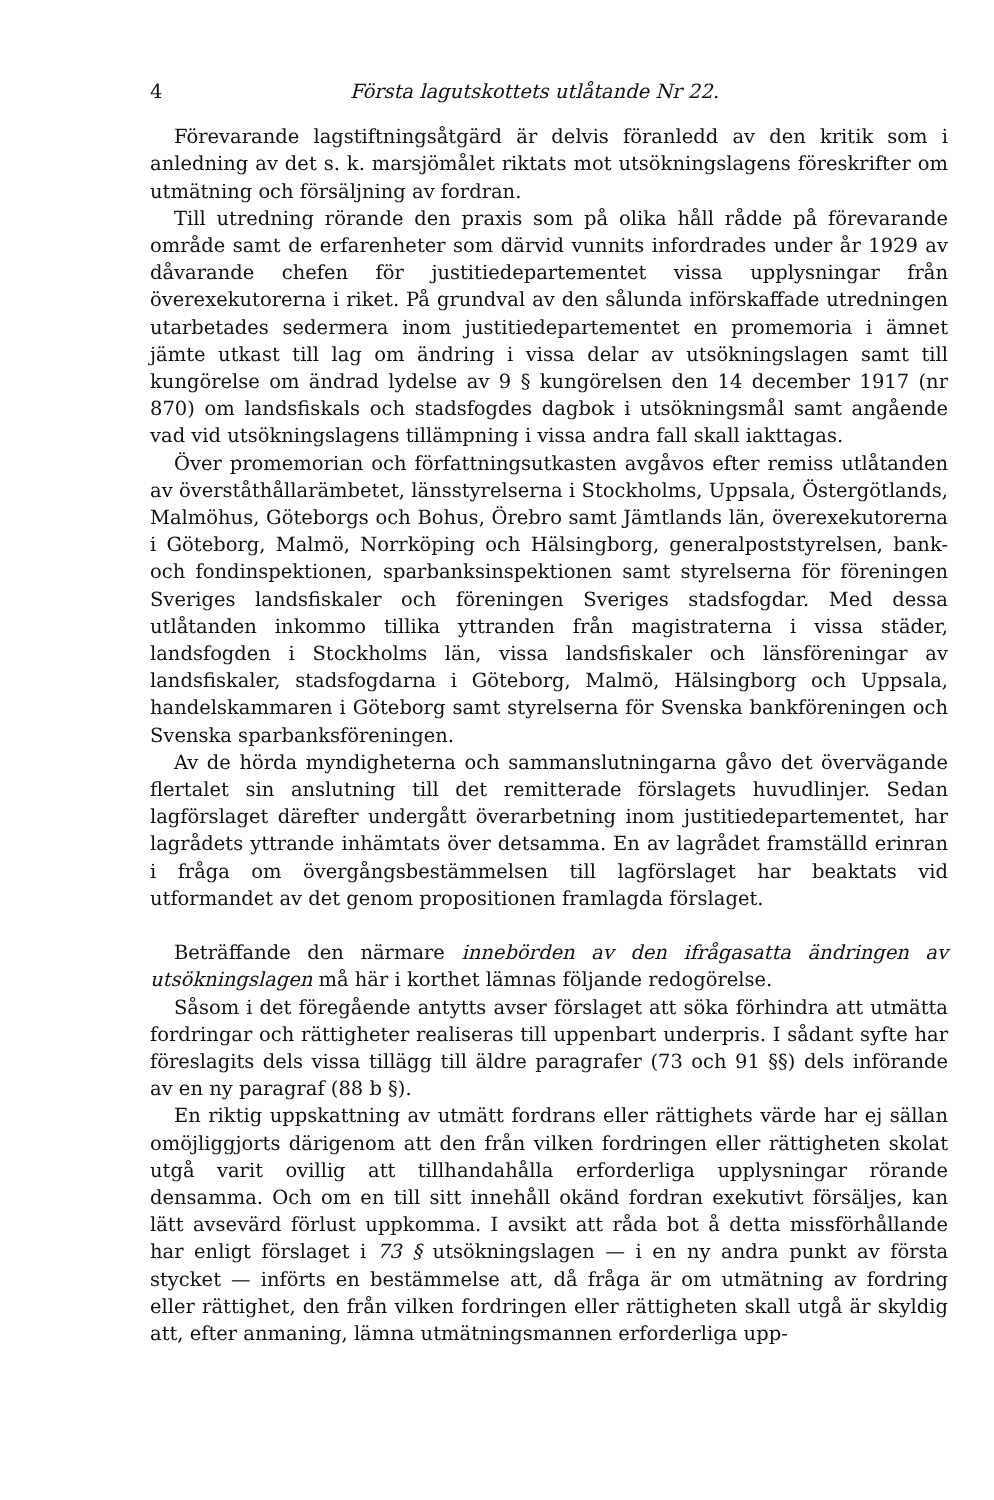4 Första lagutskottets utlåtande Nr 22.
Förevarande lagstiftningsåtgärd är delvis föranledd av den kritik som i anledning av det s. k. marsjömålet riktats mot utsökningslagens föreskrifter om utmätning och försäljning av fordran.
Till utredning rörande den praxis som på olika håll rådde på förevarande område samt de erfarenheter som därvid vunnits infordrades under år 1929 av dåvarande chefen för justitiedepartementet vissa upplysningar från överexekutorerna i riket. På grundval av den sålunda införskaffade utredningen utarbetades sedermera inom justitiedepartementet en promemoria i ämnet jämte utkast till lag om ändring i vissa delar av utsökningslagen samt till kungörelse om ändrad lydelse av 9 § kungörelsen den 14 december 1917 (nr 870) om landsfiskals och stadsfogdes dagbok i utsökningsmål samt angående vad vid utsökningslagens tillämpning i vissa andra fall skall iakttagas.
Över promemorian och författningsutkasten avgåvos efter remiss utlåtanden av överståthållarämbetet, länsstyrelserna i Stockholms, Uppsala, Östergötlands, Malmöhus, Göteborgs och Bohus, Örebro samt Jämtlands län, överexekutorerna i Göteborg, Malmö, Norrköping och Hälsingborg, generalpoststyrelsen, bank- och fondinspektionen, sparbanksinspektionen samt styrelserna för föreningen Sveriges landsfiskaler och föreningen Sveriges stadsfogdar. Med dessa utlåtanden inkommo tillika yttranden från magistraterna i vissa städer, landsfogden i Stockholms län, vissa landsfiskaler och länsföreningar av landsfiskaler, stadsfogdarna i Göteborg, Malmö, Hälsingborg och Uppsala, handelskammaren i Göteborg samt styrelserna för Svenska bankföreningen och Svenska sparbanksföreningen.
Av de hörda myndigheterna och sammanslutningarna gåvo det övervägande flertalet sin anslutning till det remitterade förslagets huvudlinjer. Sedan lagförslaget därefter undergått överarbetning inom justitiedepartementet, har lagrådets yttrande inhämtats över detsamma. En av lagrådet framställd erinran i fråga om övergångsbestämmelsen till lagförslaget har beaktats vid utformandet av det genom propositionen framlagda förslaget.
Beträffande den närmare innebörden av den ifrågasatta ändringen av utsökningslagen må här i korthet lämnas följande redogörelse.
Såsom i det föregående antytts avser förslaget att söka förhindra att utmätta fordringar och rättigheter realiseras till uppenbart underpris. I sådant syfte har föreslagits dels vissa tillägg till äldre paragrafer (73 och 91 §§) dels införande av en ny paragraf (88 b §).
En riktig uppskattning av utmätt fordrans eller rättighets värde har ej sällan omöjliggjorts därigenom att den från vilken fordringen eller rättigheten skolat utgå varit ovillig att tillhandahålla erforderliga upplysningar rörande densamma. Och om en till sitt innehåll okänd fordran exekutivt försäljes, kan lätt avsevärd förlust uppkomma. I avsikt att råda bot å detta missförhållande har enligt förslaget i 73 § utsökningslagen — i en ny andra punkt av första stycket — införts en bestämmelse att, då fråga är om utmätning av fordring eller rättighet, den från vilken fordringen eller rättigheten skall utgå är skyldig att, efter anmaning, lämna utmätningsmannen erforderliga upp-